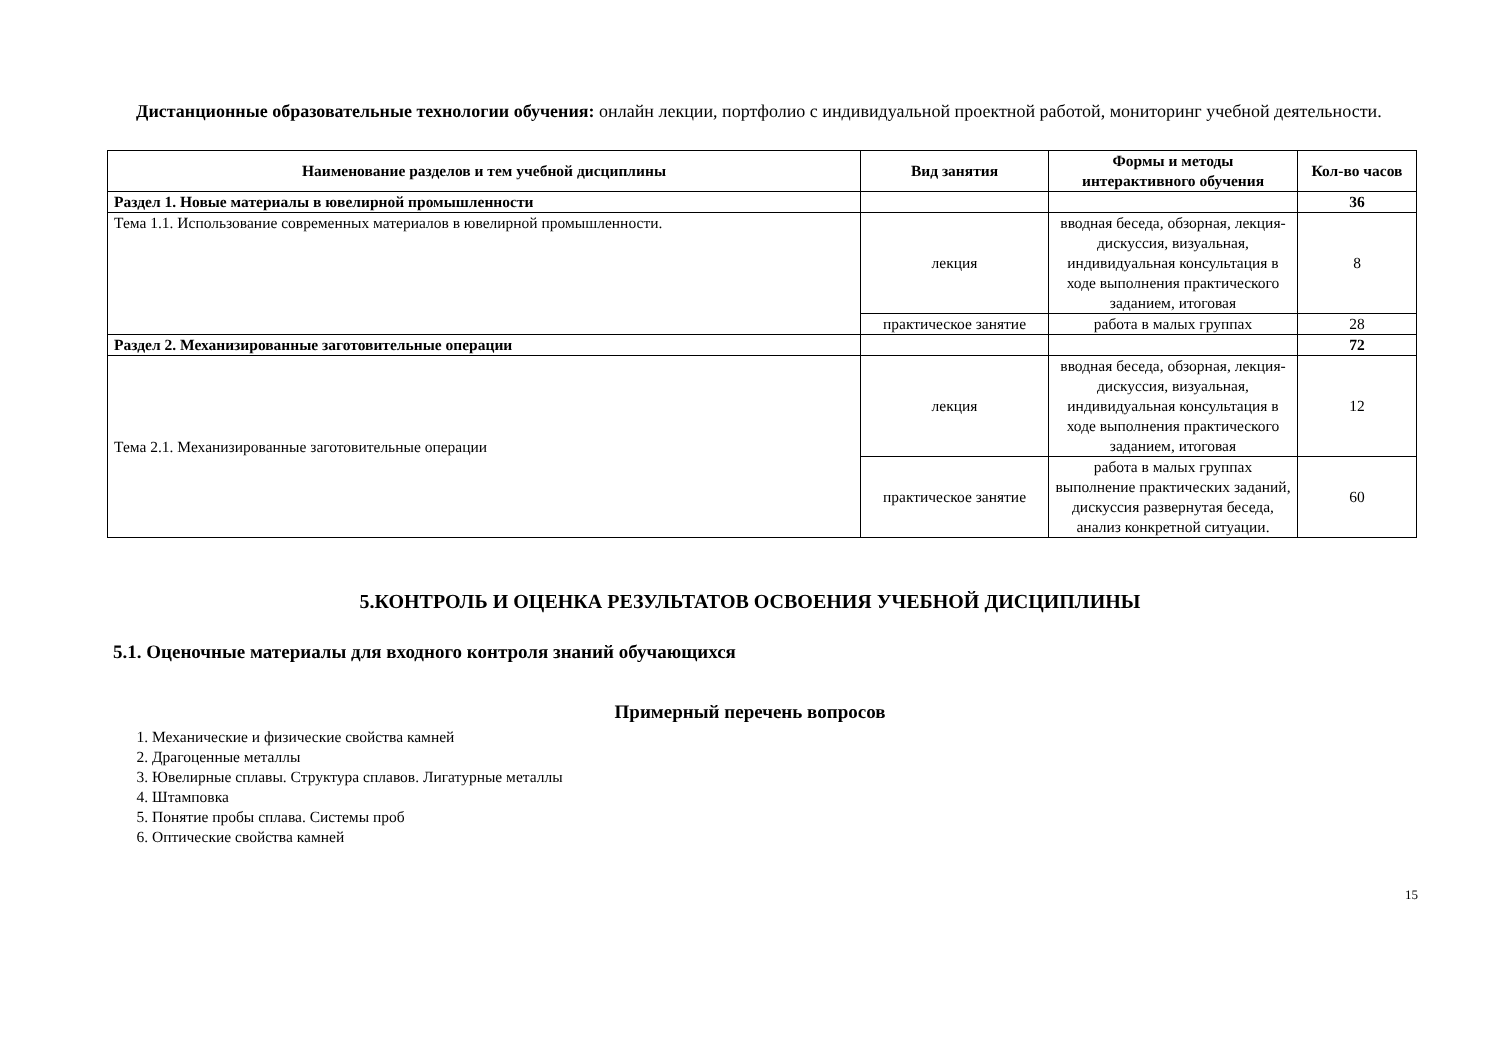Дистанционные образовательные технологии обучения: онлайн лекции, портфолио с индивидуальной проектной работой, мониторинг учебной деятельности.
| Наименование разделов и тем учебной дисциплины | Вид занятия | Формы и методы интерактивного обучения | Кол-во часов |
| --- | --- | --- | --- |
| Раздел 1. Новые материалы в ювелирной промышленности | | | 36 |
| Тема 1.1. Использование современных материалов в ювелирной промышленности. | лекция | вводная беседа, обзорная, лекция-дискуссия, визуальная, индивидуальная консультация в ходе выполнения практического заданием, итоговая | 8 |
| | практическое занятие | работа в малых группах | 28 |
| Раздел 2. Механизированные заготовительные операции | | | 72 |
| Тема 2.1. Механизированные заготовительные операции | лекция | вводная беседа, обзорная, лекция-дискуссия, визуальная, индивидуальная консультация в ходе выполнения практического заданием, итоговая | 12 |
| | практическое занятие | работа в малых группах выполнение практических заданий, дискуссия развернутая беседа, анализ конкретной ситуации. | 60 |
5.КОНТРОЛЬ И ОЦЕНКА РЕЗУЛЬТАТОВ ОСВОЕНИЯ УЧЕБНОЙ ДИСЦИПЛИНЫ
5.1. Оценочные материалы для входного контроля знаний обучающихся
Примерный перечень вопросов
1. Механические и физические свойства камней
2. Драгоценные металлы
3. Ювелирные сплавы. Структура сплавов. Лигатурные металлы
4. Штамповка
5. Понятие пробы сплава. Системы проб
6. Оптические свойства камней
15